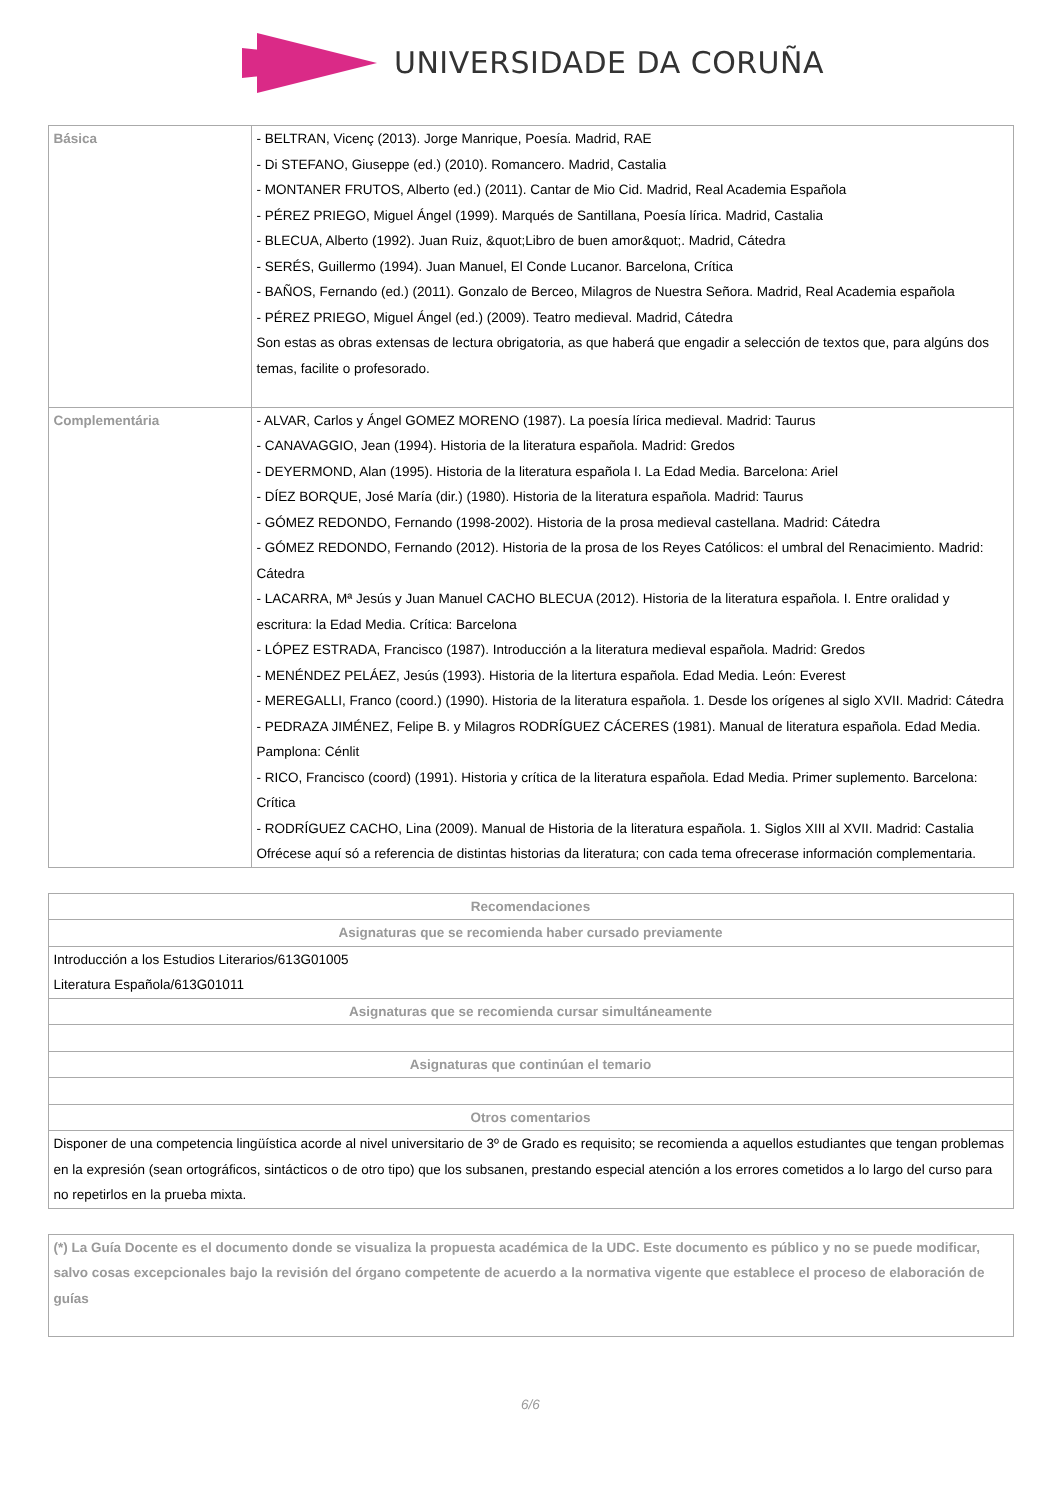UNIVERSIDADE DA CORUÑA
| Básica | - BELTRAN, Vicenç (2013). Jorge Manrique, Poesía. Madrid, RAE - Di STEFANO, Giuseppe (ed.) (2010). Romancero. Madrid, Castalia - MONTANER FRUTOS, Alberto (ed.) (2011). Cantar de Mio Cid. Madrid, Real Academia Española - PÉREZ PRIEGO, Miguel Ángel (1999). Marqués de Santillana, Poesía lírica. Madrid, Castalia - BLECUA, Alberto (1992). Juan Ruiz, &quot;Libro de buen amor&quot;. Madrid, Cátedra - SERÉS, Guillermo (1994). Juan Manuel, El Conde Lucanor. Barcelona, Crítica - BAÑOS, Fernando (ed.) (2011). Gonzalo de Berceo, Milagros de Nuestra Señora. Madrid, Real Academia española - PÉREZ PRIEGO, Miguel Ángel (ed.) (2009). Teatro medieval. Madrid, Cátedra Son estas as obras extensas de lectura obrigatoria, as que haberá que engadir a selección de textos que, para algúns dos temas, facilite o profesorado. |
| Complementária | - ALVAR, Carlos y Ángel GOMEZ MORENO (1987). La poesía lírica medieval. Madrid: Taurus - CANAVAGGIO, Jean (1994). Historia de la literatura española. Madrid: Gredos - DEYERMOND, Alan (1995). Historia de la literatura española I. La Edad Media. Barcelona: Ariel - DÍEZ BORQUE, José María (dir.) (1980). Historia de la literatura española. Madrid: Taurus - GÓMEZ REDONDO, Fernando (1998-2002). Historia de la prosa medieval castellana. Madrid: Cátedra - GÓMEZ REDONDO, Fernando (2012). Historia de la prosa de los Reyes Católicos: el umbral del Renacimiento. Madrid: Cátedra - LACARRA, Mª Jesús y Juan Manuel CACHO BLECUA (2012). Historia de la literatura española. I. Entre oralidad y escritura: la Edad Media. Crítica: Barcelona - LÓPEZ ESTRADA, Francisco (1987). Introducción a la literatura medieval española. Madrid: Gredos - MENÉNDEZ PELÁEZ, Jesús (1993). Historia de la litertura española. Edad Media. León: Everest - MEREGALLI, Franco (coord.) (1990). Historia de la literatura española. 1. Desde los orígenes al siglo XVII. Madrid: Cátedra - PEDRAZA JIMÉNEZ, Felipe B. y Milagros RODRÍGUEZ CÁCERES (1981). Manual de literatura española. Edad Media. Pamplona: Cénlit - RICO, Francisco (coord) (1991). Historia y crítica de la literatura española. Edad Media. Primer suplemento. Barcelona: Crítica - RODRÍGUEZ CACHO, Lina (2009). Manual de Historia de la literatura española. 1. Siglos XIII al XVII. Madrid: Castalia Ofrécese aquí só a referencia de distintas historias da literatura; con cada tema ofrecerase información complementaria. |
| Recomendaciones |
| --- |
| Asignaturas que se recomienda haber cursado previamente |
| Introducción a los Estudios Literarios/613G01005 Literatura Española/613G01011 |
| Asignaturas que se recomienda cursar simultáneamente |
| Asignaturas que continúan el temario |
| Otros comentarios |
| Disponer de una competencia lingüística acorde al nivel universitario de 3º de Grado es requisito; se recomienda a aquellos estudiantes que tengan problemas en la expresión (sean ortográficos, sintácticos o de otro tipo) que los subsanen, prestando especial atención a los errores cometidos a lo largo del curso para no repetirlos en la prueba mixta. |
| (*) La Guía Docente es el documento donde se visualiza la propuesta académica de la UDC. Este documento es público y no se puede modificar, salvo cosas excepcionales bajo la revisión del órgano competente de acuerdo a la normativa vigente que establece el proceso de elaboración de guías |
6/6